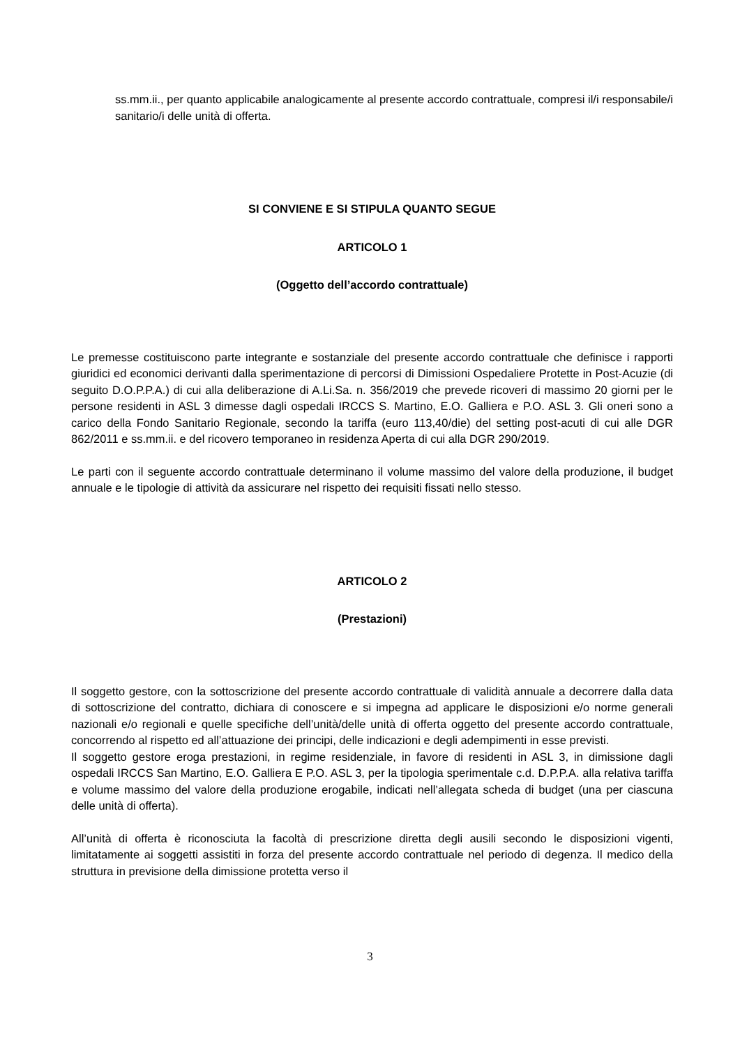ss.mm.ii., per quanto applicabile analogicamente al presente accordo contrattuale, compresi il/i responsabile/i sanitario/i delle unità di offerta.
SI CONVIENE E SI STIPULA QUANTO SEGUE
ARTICOLO 1
(Oggetto dell’accordo contrattuale)
Le premesse costituiscono parte integrante e sostanziale del presente accordo contrattuale che definisce i rapporti giuridici ed economici derivanti dalla sperimentazione di percorsi di Dimissioni Ospedaliere Protette in Post-Acuzie (di seguito D.O.P.P.A.) di cui alla deliberazione di A.Li.Sa. n. 356/2019 che prevede ricoveri di massimo 20 giorni per le persone residenti in ASL 3 dimesse dagli ospedali IRCCS S. Martino, E.O. Galliera e P.O. ASL 3. Gli oneri sono a carico della Fondo Sanitario Regionale, secondo la tariffa (euro 113,40/die) del setting post-acuti di cui alle DGR 862/2011 e ss.mm.ii. e del ricovero temporaneo in residenza Aperta di cui alla DGR 290/2019.
Le parti con il seguente accordo contrattuale determinano il volume massimo del valore della produzione, il budget annuale e le tipologie di attività da assicurare nel rispetto dei requisiti fissati nello stesso.
ARTICOLO 2
(Prestazioni)
Il soggetto gestore, con la sottoscrizione del presente accordo contrattuale di validità annuale a decorrere dalla data di sottoscrizione del contratto, dichiara di conoscere e si impegna ad applicare le disposizioni e/o norme generali nazionali e/o regionali e quelle specifiche dell’unità/delle unità di offerta oggetto del presente accordo contrattuale, concorrendo al rispetto ed all’attuazione dei principi, delle indicazioni e degli adempimenti in esse previsti.
Il soggetto gestore eroga prestazioni, in regime residenziale, in favore di residenti in ASL 3, in dimissione dagli ospedali IRCCS San Martino, E.O. Galliera E P.O. ASL 3, per la tipologia sperimentale c.d. D.P.P.A. alla relativa tariffa e volume massimo del valore della produzione erogabile, indicati nell’allegata scheda di budget (una per ciascuna delle unità di offerta).
All’unità di offerta è riconosciuta la facoltà di prescrizione diretta degli ausili secondo le disposizioni vigenti, limitatamente ai soggetti assistiti in forza del presente accordo contrattuale nel periodo di degenza. Il medico della struttura in previsione della dimissione protetta verso il
3